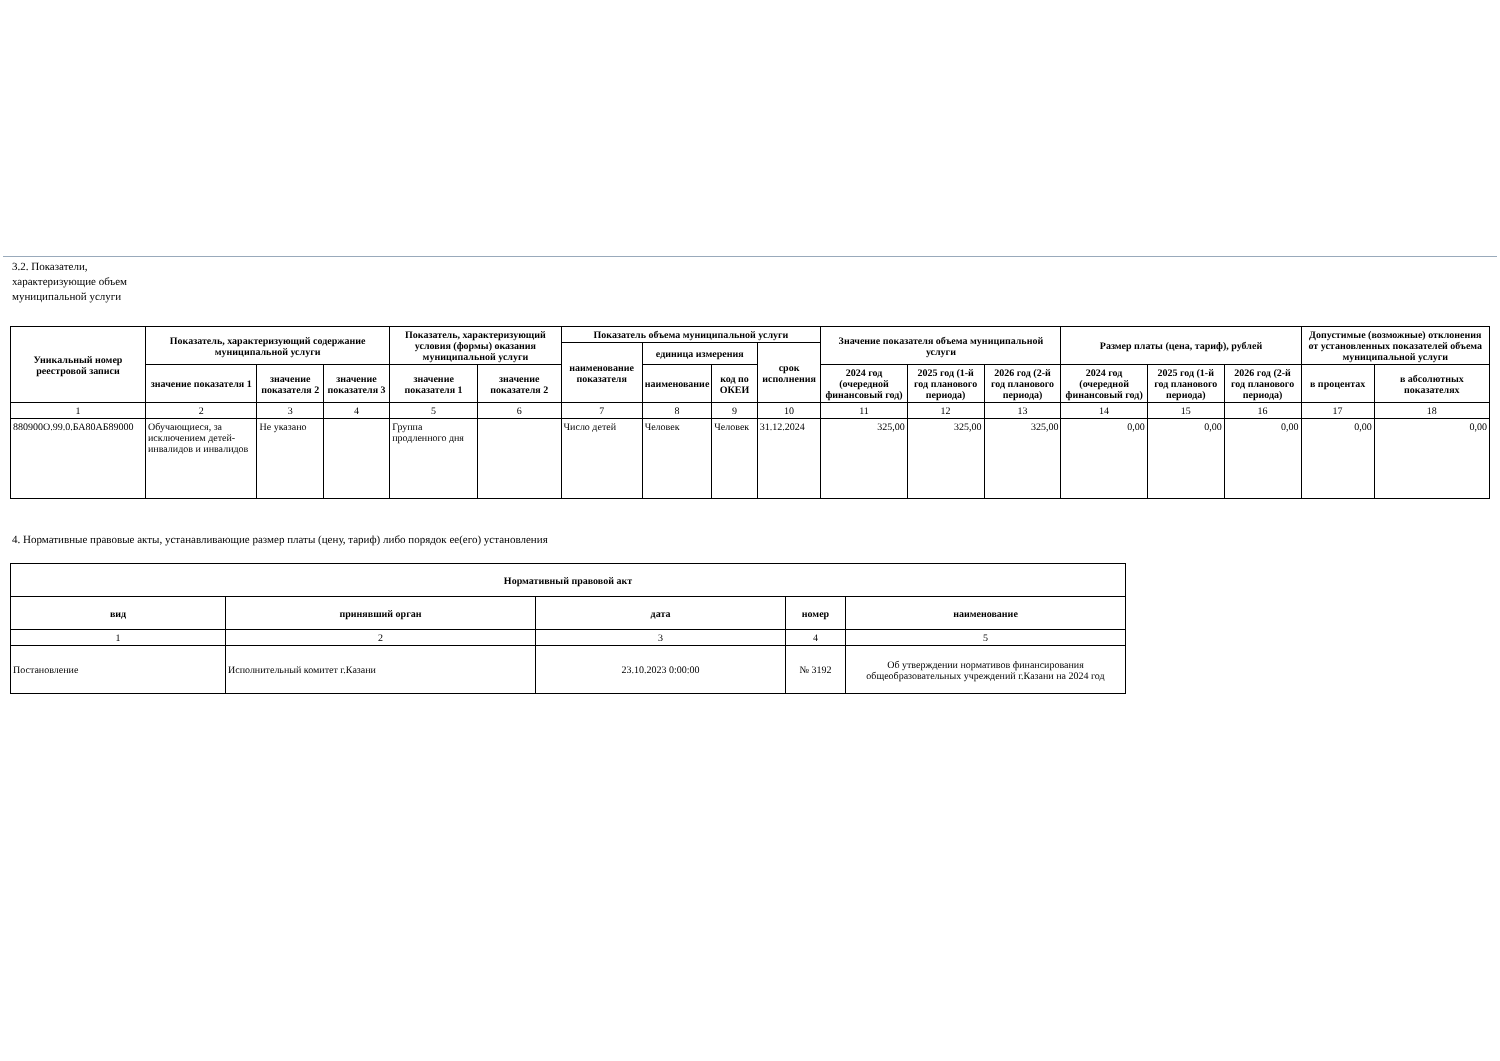3.2. Показатели, характеризующие объем муниципальной услуги
| Уникальный номер реестровой записи | Показатель, характеризующий содержание муниципальной услуги | | | Показатель, характеризующий условия (формы) оказания муниципальной услуги | | Показатель объема муниципальной услуги | | | | Значение показателя объема муниципальной услуги | | | Размер платы (цена, тариф), рублей | | | Допустимые (возможные) отклонения от установленных показателей объема муниципальной услуги | |
| --- | --- | --- | --- | --- | --- | --- | --- | --- | --- | --- | --- | --- | --- | --- | --- | --- | --- |
| | | | | | | наименование показателя | единица измерения | | срок исполнения | | | | | | | | |
| | значение показателя 1 | значение показателя 2 | значение показателя 3 | значение показателя 1 | значение показателя 2 | | наименование | код по ОКЕИ | | 2024 год (очередной финансовый год) | 2025 год (1-й год планового периода) | 2026 год (2-й год планового периода) | 2024 год (очередной финансовый год) | 2025 год (1-й год планового периода) | 2026 год (2-й год планового периода) | в процентах | в абсолютных показателях |
| 1 | 2 | 3 | 4 | 5 | 6 | 7 | 8 | 9 | 10 | 11 | 12 | 13 | 14 | 15 | 16 | 17 | 18 |
| 880900О.99.0.БА80АБ89000 | Обучающиеся, за исключением детей-инвалидов и инвалидов | Не указано | | Группа продленного дня | | Число детей | Человек | Человек | 31.12.2024 | 325,00 | 325,00 | 325,00 | 0,00 | 0,00 | 0,00 | 0,00 | 0,00 |
4. Нормативные правовые акты, устанавливающие размер платы (цену, тариф) либо порядок ее(его) установления
| Нормативный правовой акт | | | | |
| --- | --- | --- | --- | --- |
| вид | принявший орган | дата | номер | наименование |
| 1 | 2 | 3 | 4 | 5 |
| Постановление | Исполнительный комитет г.Казани | 23.10.2023 0:00:00 | № 3192 | Об утверждении нормативов финансирования общеобразовательных учреждений г.Казани на 2024 год |